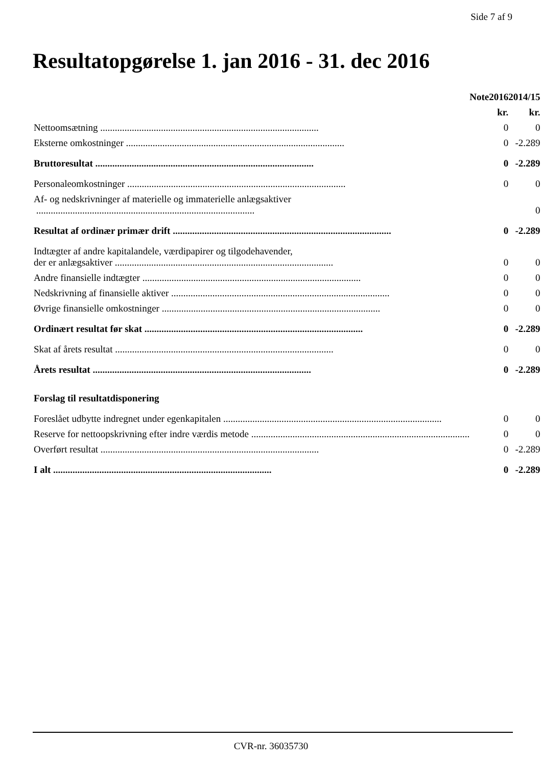Side 7 af 9
Resultatopgørelse 1. jan 2016 - 31. dec 2016
| | Note | 2016 | 2014/15 |
| --- | --- | --- | --- |
| | | kr. | kr. |
| Nettoomsætning .......................................................................................... | | 0 | 0 |
| Eksterne omkostninger .......................................................................................... | | 0 | -2.289 |
| Bruttoresultat .......................................................................................... | | 0 | -2.289 |
| Personaleomkostninger .......................................................................................... | | 0 | 0 |
| Af- og nedskrivninger af materielle og immaterielle anlægsaktiver .......................................................................................... | | | 0 |
| Resultat af ordinær primær drift .......................................................................................... | | 0 | -2.289 |
| Indtægter af andre kapitalandele, værdipapirer og tilgodehavender, der er anlægsaktiver .......................................................................................... | | 0 | 0 |
| Andre finansielle indtægter .......................................................................................... | | 0 | 0 |
| Nedskrivning af finansielle aktiver .......................................................................................... | | 0 | 0 |
| Øvrige finansielle omkostninger .......................................................................................... | | 0 | 0 |
| Ordinært resultat før skat .......................................................................................... | | 0 | -2.289 |
| Skat af årets resultat .......................................................................................... | | 0 | 0 |
| Årets resultat .......................................................................................... | | 0 | -2.289 |
| Forslag til resultatdisponering | | | |
| Foreslået udbytte indregnet under egenkapitalen .......................................................................................... | | 0 | 0 |
| Reserve for nettoopskrivning efter indre værdis metode .......................................................................................... | | 0 | 0 |
| Overført resultat .......................................................................................... | | 0 | -2.289 |
| I alt .......................................................................................... | | 0 | -2.289 |
CVR-nr. 36035730